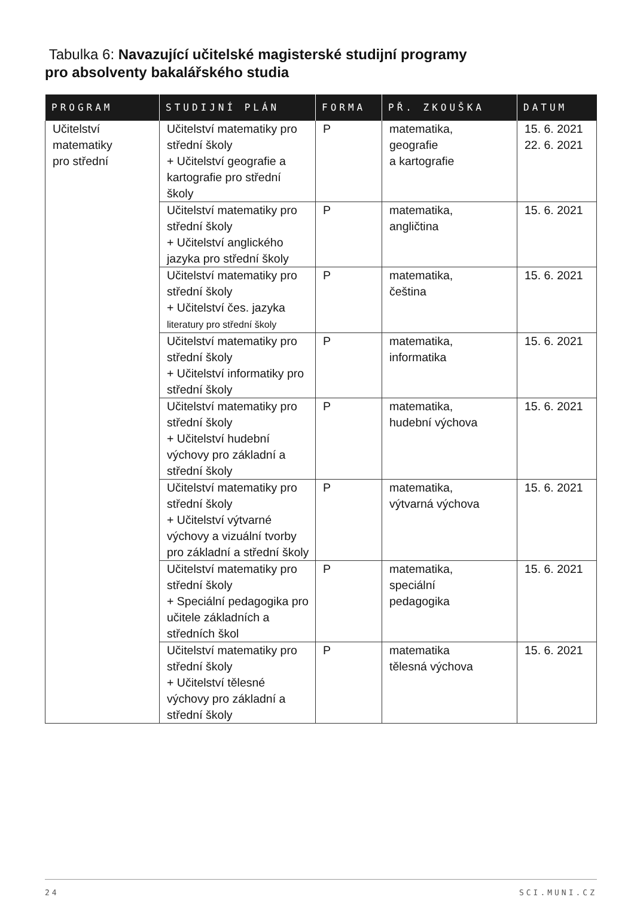Tabulka 6: Navazující učitelské magisterské studijní programy
pro absolventy bakalářského studia
| PROGRAM | STUDIJNÍ PLÁN | FORMA | PŘ. ZKOUŠKA | DATUM |
| --- | --- | --- | --- | --- |
| Učitelství matematiky pro střední | Učitelství matematiky pro střední školy + Učitelství geografie a kartografie pro střední školy | P | matematika, geografie a kartografie | 15. 6. 2021 22. 6. 2021 |
| | Učitelství matematiky pro střední školy + Učitelství anglického jazyka pro střední školy | P | matematika, angličtina | 15. 6. 2021 |
| | Učitelství matematiky pro střední školy + Učitelství čes. jazyka literatury pro střední školy | P | matematika, čeština | 15. 6. 2021 |
| | Učitelství matematiky pro střední školy + Učitelství informatiky pro střední školy | P | matematika, informatika | 15. 6. 2021 |
| | Učitelství matematiky pro střední školy + Učitelství hudební výchovy pro základní a střední školy | P | matematika, hudební výchova | 15. 6. 2021 |
| | Učitelství matematiky pro střední školy + Učitelství výtvarné výchovy a vizuální tvorby pro základní a střední školy | P | matematika, výtvarná výchova | 15. 6. 2021 |
| | Učitelství matematiky pro střední školy + Speciální pedagogika pro učitele základních a středních škol | P | matematika, speciální pedagogika | 15. 6. 2021 |
| | Učitelství matematiky pro střední školy + Učitelství tělesné výchovy pro základní a střední školy | P | matematika tělesná výchova | 15. 6. 2021 |
24 SCI.MUNI.CZ